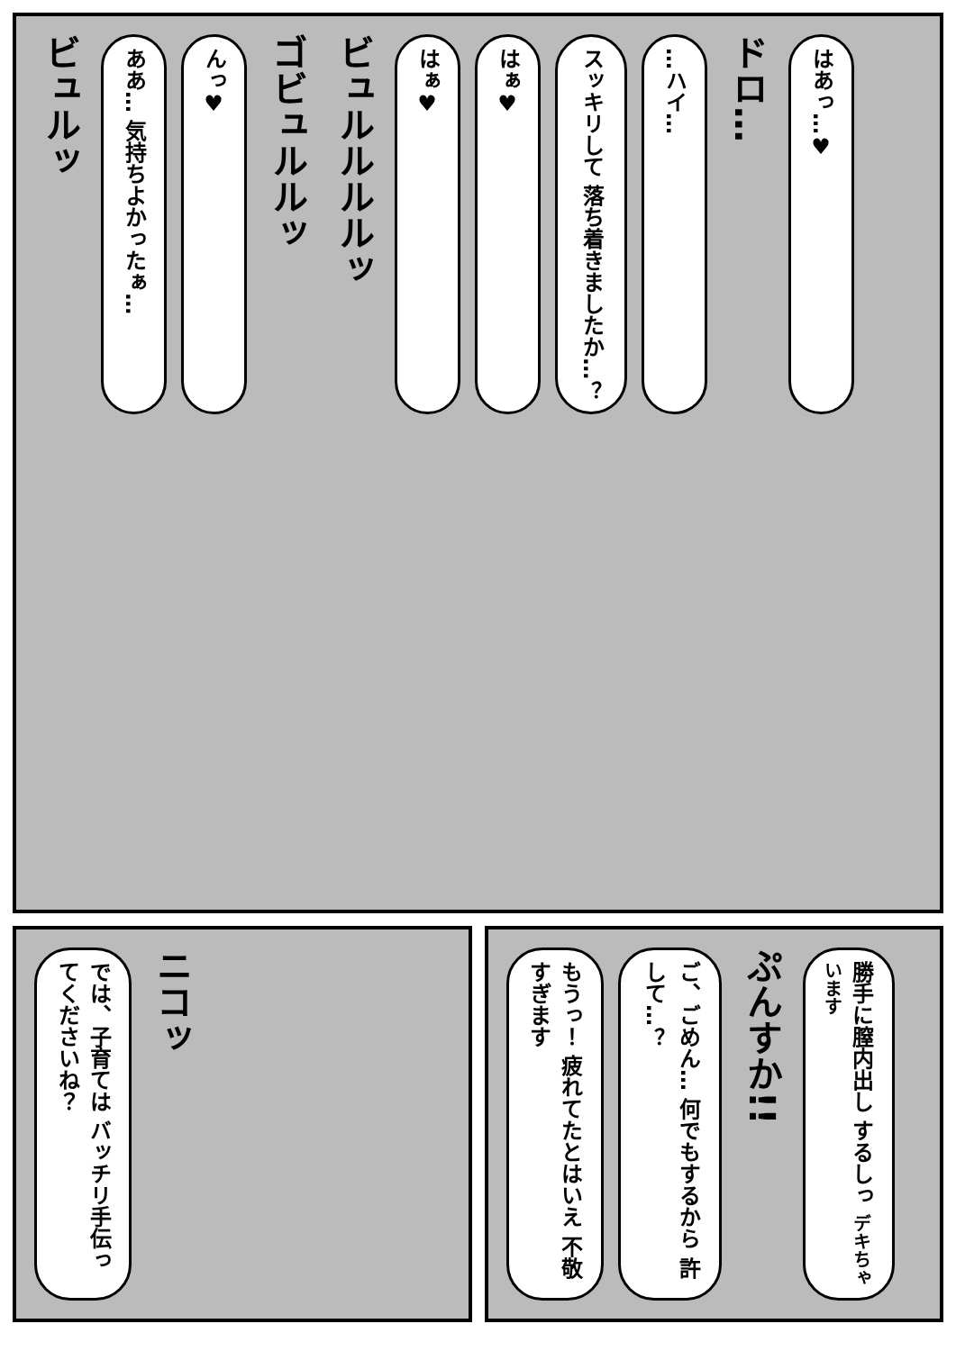ビュルッ
ああ… 気持ちよかったぁ…
んっ♥
ゴビュルルッ
ビュルルルルッ
はぁ♥
はぁ♥
スッキリして 落ち着きましたか…？
…ハイ…
ドロ…
はあっ…♥
では、子育ては バッチリ手伝ってくださいね？
ニコッ
もうっ！ 疲れてたとはいえ 不敬すぎます
ご、ごめん… 何でもするから 許して…？
ぷんすか!!
勝手に膣内出し するしっ デキちゃいます